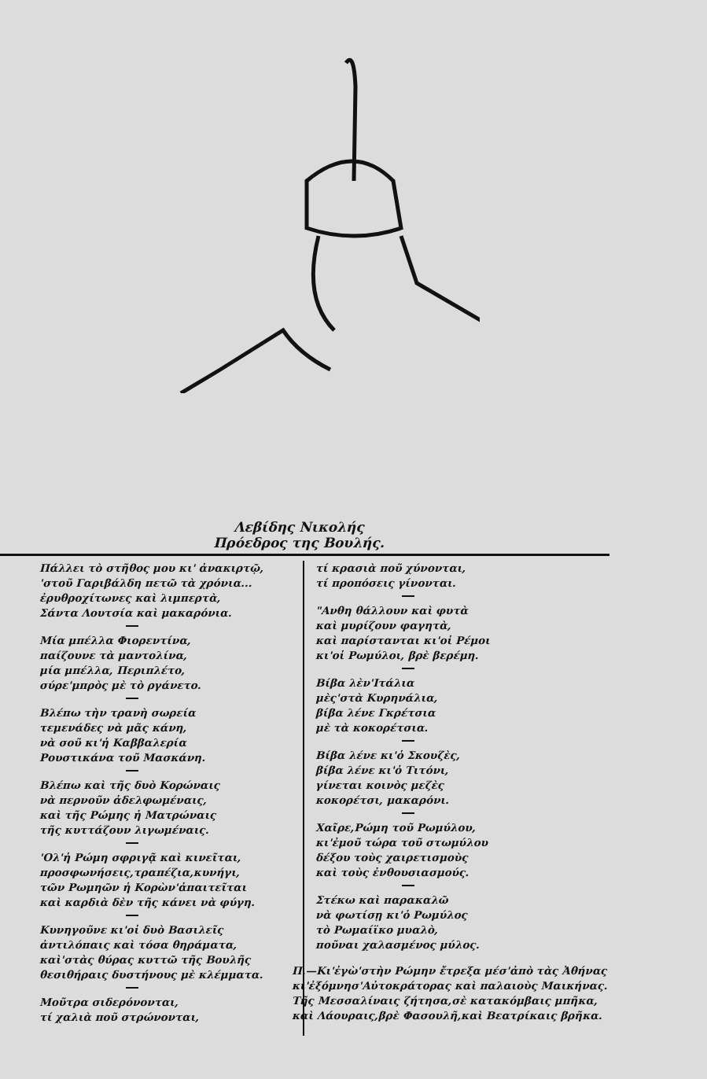Λεβίδης Νικολής
Πρόεδρος της Βουλής.
Πάλλει τὸ στῆθος μου κι' ἀνακιρτῷ,
'στοῦ Γαριβάλδη πετῶ τὰ χρόνια...
ἐρυθροχίτωνες καὶ λιμπερτὰ,
Σάντα Λουτσία καὶ μακαρόνια.
Μία μπέλλα Φιορεντίνα,
παίζουνε τὰ μαντολίνα,
μία μπέλλα, Περιπλέτο,
σύρε'μπρὸς μὲ τὸ ργάνετο.
Βλέπω τὴν τρανὴ σωρεία
τεμενάδες νὰ μᾶς κάνη,
νὰ σοῦ κι'ἡ Καββαλερία
Ρουστικάνα τοῦ Μασκάνη.
Βλέπω καὶ τῆς δυὸ Κορώναις
νὰ περνοῦν ἀδελφωμέναις,
καὶ τῆς Ρώμης ἡ Ματρώναις
τῆς κυττάζουν λιγωμέναις.
'Ολ'ἡ Ρώμη σφριγᾷ καὶ κινεῖται,
προσφωνήσεις,τραπέζια,κυνήγι,
τῶν Ρωμηῶν ἡ Κορὼν'ἀπαιτεῖται
καὶ καρδιὰ δὲν τῆς κάνει νὰ φύγη.
Κυνηγοῦνε κι'οἱ δυὸ Βασιλεῖς
ἀντιλόπαις καὶ τόσα θηράματα,
καὶ'στὰς θύρας κυττῶ τῆς Βουλῆς
θεσιθήραις δυστήνους μὲ κλέμματα.
Μοῦτρα σιδερόνονται,
τί χαλιὰ ποῦ στρώνονται,
τί κρασιὰ ποῦ χύνονται,
τί προπόσεις γίνονται.
"Ανθη θάλλουν καὶ φυτὰ
καὶ μυρίζουν φαγητὰ,
καὶ παρίστανται κι'οἱ Ρέμοι
κι'οἱ Ρωμύλοι, βρὲ βερέμη.
Βίβα λὲν'Ιτάλια
μὲς'στὰ Κυρηνάλια,
βίβα λένε Γκρέτσια
μὲ τὰ κοκορέτσια.
Βίβα λένε κι'ὁ Σκουζὲς,
βίβα λένε κι'ὁ Τιτόνι,
γίνεται κοινὸς μεζὲς
κοκορέτσι, μακαρόνι.
Χαῖρε,Ρώμη τοῦ Ρωμύλου,
κι'ἐμοῦ τώρα τοῦ στωμύλου
δέξου τοὺς χαιρετισμοὺς
καὶ τοὺς ἐνθουσιασμούς.
Στέκω καὶ παρακαλῶ
νὰ φωτίσῃ κι'ὁ Ρωμύλος
τὸ Ρωμαίϊκο μυαλὸ,
ποῦναι χαλασμένος μύλος.
Π.—Κι'ἐγὼ'στὴν Ρώμην ἔτρεξα μέσ'ἀπὸ τὰς Ἀθήνας
κι'ἐξόμνησ'Αὐτοκράτορας καὶ παλαιοὺς Μαικήνας.
Τῆς Μεσσαλίναις ζήτησα,σὲ κατακόμβαις μπῆκα,
καὶ Λάουραις,βρὲ Φασουλῆ,καὶ Βεατρίκαις βρῆκα.